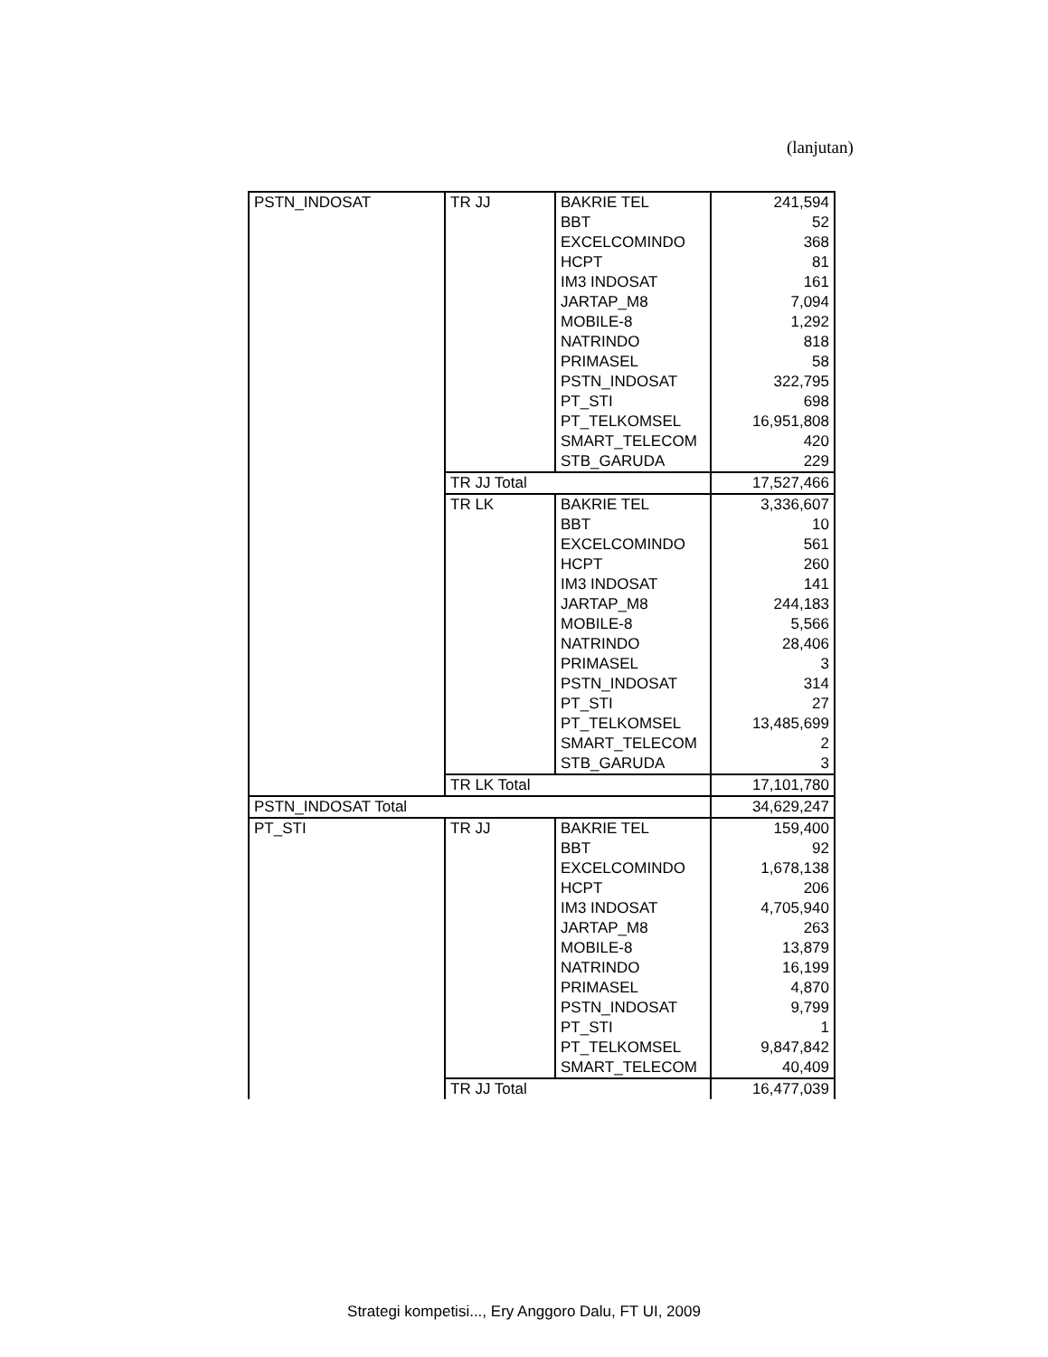(lanjutan)
| PSTN_INDOSAT | TR JJ | BAKRIE TEL | 241,594 |
| | | BBT | 52 |
| | | EXCELCOMINDO | 368 |
| | | HCPT | 81 |
| | | IM3 INDOSAT | 161 |
| | | JARTAP_M8 | 7,094 |
| | | MOBILE-8 | 1,292 |
| | | NATRINDO | 818 |
| | | PRIMASEL | 58 |
| | | PSTN_INDOSAT | 322,795 |
| | | PT_STI | 698 |
| | | PT_TELKOMSEL | 16,951,808 |
| | | SMART_TELECOM | 420 |
| | | STB_GARUDA | 229 |
| | TR JJ Total | | 17,527,466 |
| | TR LK | BAKRIE TEL | 3,336,607 |
| | | BBT | 10 |
| | | EXCELCOMINDO | 561 |
| | | HCPT | 260 |
| | | IM3 INDOSAT | 141 |
| | | JARTAP_M8 | 244,183 |
| | | MOBILE-8 | 5,566 |
| | | NATRINDO | 28,406 |
| | | PRIMASEL | 3 |
| | | PSTN_INDOSAT | 314 |
| | | PT_STI | 27 |
| | | PT_TELKOMSEL | 13,485,699 |
| | | SMART_TELECOM | 2 |
| | | STB_GARUDA | 3 |
| | TR LK Total | | 17,101,780 |
| PSTN_INDOSAT Total | | | 34,629,247 |
| PT_STI | TR JJ | BAKRIE TEL | 159,400 |
| | | BBT | 92 |
| | | EXCELCOMINDO | 1,678,138 |
| | | HCPT | 206 |
| | | IM3 INDOSAT | 4,705,940 |
| | | JARTAP_M8 | 263 |
| | | MOBILE-8 | 13,879 |
| | | NATRINDO | 16,199 |
| | | PRIMASEL | 4,870 |
| | | PSTN_INDOSAT | 9,799 |
| | | PT_STI | 1 |
| | | PT_TELKOMSEL | 9,847,842 |
| | | SMART_TELECOM | 40,409 |
| | TR JJ Total | | 16,477,039 |
Strategi kompetisi..., Ery Anggoro Dalu, FT UI, 2009